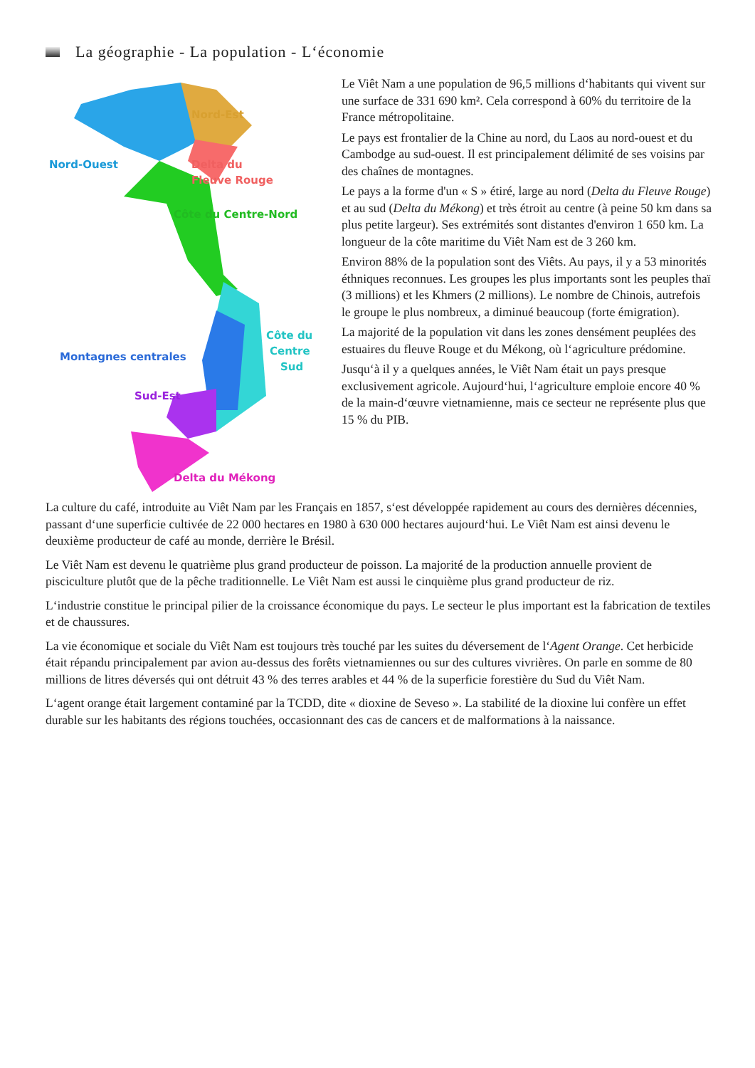La géographie - La population - L‘économie
Nord-Est
Nord-Ouest
Delta du
Fleuve Rouge
Côte du Centre-Nord
Côte du
Centre
Sud
Montagnes centrales
Sud-Est
Delta du Mékong
Le Viêt Nam a une population de 96,5 millions d‘habitants qui vivent sur une surface de 331 690 km². Cela correspond à 60% du territoire de la France métropolitaine.
Le pays est frontalier de la Chine au nord, du Laos au nord-ouest et du Cambodge au sud-ouest. Il est principalement délimité de ses voisins par des chaînes de montagnes.
Le pays a la forme d'un « S » étiré, large au nord (Delta du Fleuve Rouge) et au sud (Delta du Mékong) et très étroit au centre (à peine 50 km dans sa plus petite largeur). Ses extrémités sont distantes d'environ 1 650 km. La longueur de la côte maritime du Viêt Nam est de 3 260 km.
Environ 88% de la population sont des Viêts. Au pays, il y a 53 minorités éthniques reconnues. Les groupes les plus importants sont les peuples thaï (3 millions) et les Khmers (2 millions). Le nombre de Chinois, autrefois le groupe le plus nombreux, a diminué beaucoup (forte émigration).
La majorité de la population vit dans les zones densément peuplées des estuaires du fleuve Rouge et du Mékong, où l‘agriculture prédomine.
Jusqu‘à il y a quelques années, le Viêt Nam était un pays presque exclusivement agricole. Aujourd‘hui, l‘agriculture emploie encore 40 % de la main-d‘œuvre vietnamienne, mais ce secteur ne représente plus que 15 % du PIB.
La culture du café, introduite au Viêt Nam par les Français en 1857, s‘est développée rapidement au cours des dernières décennies, passant d‘une superficie cultivée de 22 000 hectares en 1980 à 630 000 hectares aujourd‘hui. Le Viêt Nam est ainsi devenu le deuxième producteur de café au monde, derrière le Brésil.
Le Viêt Nam est devenu le quatrième plus grand producteur de poisson. La majorité de la production annuelle provient de pisciculture plutôt que de la pêche traditionnelle. Le Viêt Nam est aussi le cinquième plus grand producteur de riz.
L‘industrie constitue le principal pilier de la croissance économique du pays. Le secteur le plus important est la fabrication de textiles et de chaussures.
La vie économique et sociale du Viêt Nam est toujours très touché par les suites du déversement de l‘Agent Orange. Cet herbicide était répandu principalement par avion au-dessus des forêts vietnamiennes ou sur des cultures vivrières. On parle en somme de 80 millions de litres déversés qui ont détruit 43 % des terres arables et 44 % de la superficie forestière du Sud du Viêt Nam.
L‘agent orange était largement contaminé par la TCDD, dite « dioxine de Seveso ». La stabilité de la dioxine lui confère un effet durable sur les habitants des régions touchées, occasionnant des cas de cancers et de malformations à la naissance.